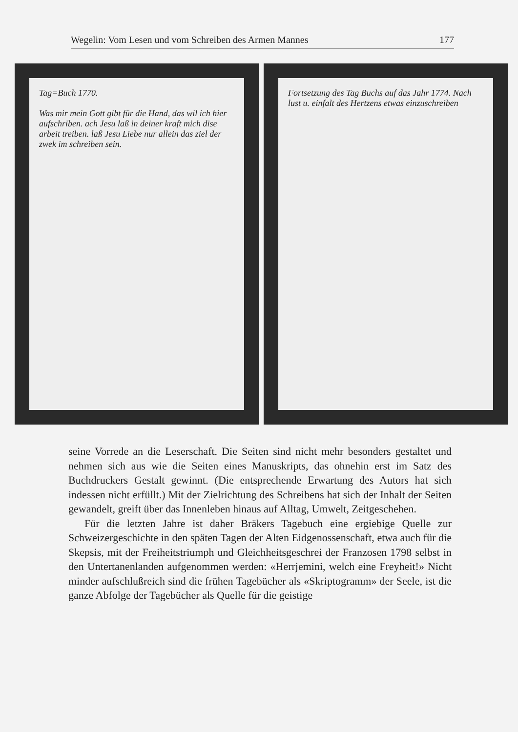Wegelin: Vom Lesen und vom Schreiben des Armen Mannes 177
Tag=Buch 1770.
Was mir mein Gott gibt für die Hand, das wil ich hier aufschriben. ach Jesu laß in deiner kraft mich dise arbeit treiben. laß Jesu Liebe nur allein das ziel der zwek im schreiben sein.
Fortsetzung des Tag Buchs auf das Jahr 1774. Nach lust u. einfalt des Hertzens etwas einzuschreiben
seine Vorrede an die Leserschaft. Die Seiten sind nicht mehr besonders gestaltet und nehmen sich aus wie die Seiten eines Manuskripts, das ohnehin erst im Satz des Buchdruckers Gestalt gewinnt. (Die entsprechende Erwartung des Autors hat sich indessen nicht erfüllt.) Mit der Zielrichtung des Schreibens hat sich der Inhalt der Seiten gewandelt, greift über das Innenleben hinaus auf Alltag, Umwelt, Zeitgeschehen.
Für die letzten Jahre ist daher Bräkers Tagebuch eine ergiebige Quelle zur Schweizergeschichte in den späten Tagen der Alten Eidgenossenschaft, etwa auch für die Skepsis, mit der Freiheitstriumph und Gleichheitsgeschrei der Franzosen 1798 selbst in den Untertanenlanden aufgenommen werden: «Herrjemini, welch eine Freyheit!» Nicht minder aufschlußreich sind die frühen Tagebücher als «Skriptogramm» der Seele, ist die ganze Abfolge der Tagebücher als Quelle für die geistige